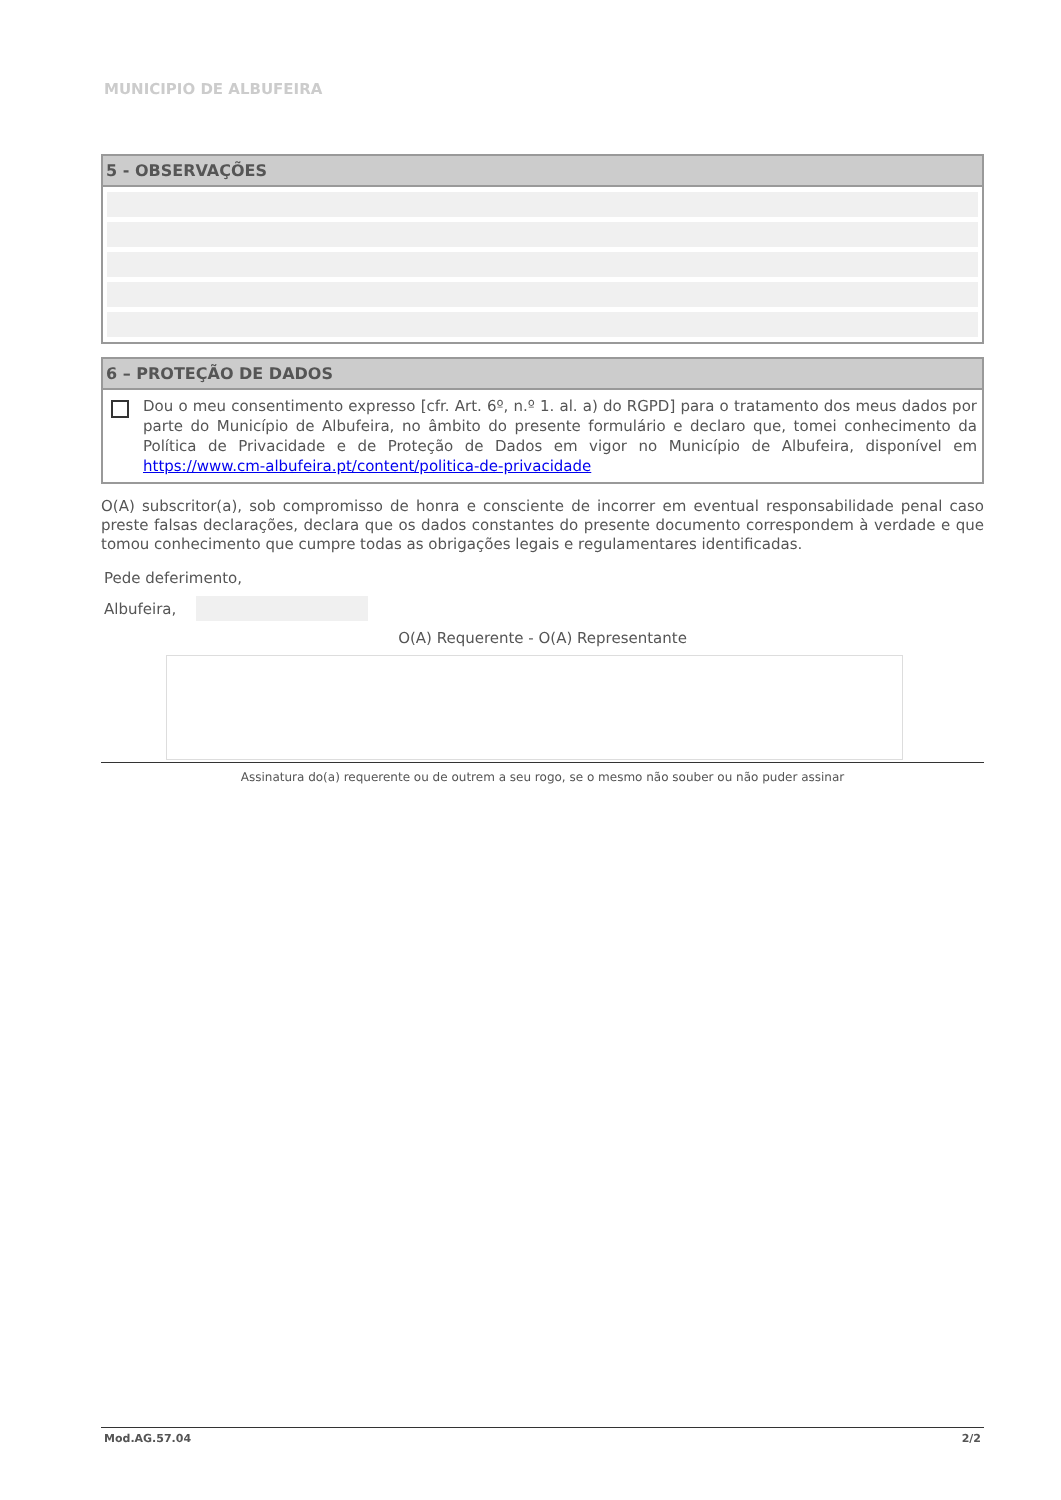MUNICIPIO DE ALBUFEIRA
5 - OBSERVAÇÕES
6 – PROTEÇÃO DE DADOS
Dou o meu consentimento expresso [cfr. Art. 6º, n.º 1. al. a) do RGPD] para o tratamento dos meus dados por parte do Município de Albufeira, no âmbito do presente formulário e declaro que, tomei conhecimento da Política de Privacidade e de Proteção de Dados em vigor no Município de Albufeira, disponível em https://www.cm-albufeira.pt/content/politica-de-privacidade
O(A) subscritor(a), sob compromisso de honra e consciente de incorrer em eventual responsabilidade penal caso preste falsas declarações, declara que os dados constantes do presente documento correspondem à verdade e que tomou conhecimento que cumpre todas as obrigações legais e regulamentares identificadas.
Pede deferimento,
Albufeira,
O(A) Requerente - O(A) Representante
Assinatura do(a) requerente ou de outrem a seu rogo, se o mesmo não souber ou não puder assinar
Mod.AG.57.04 2/2